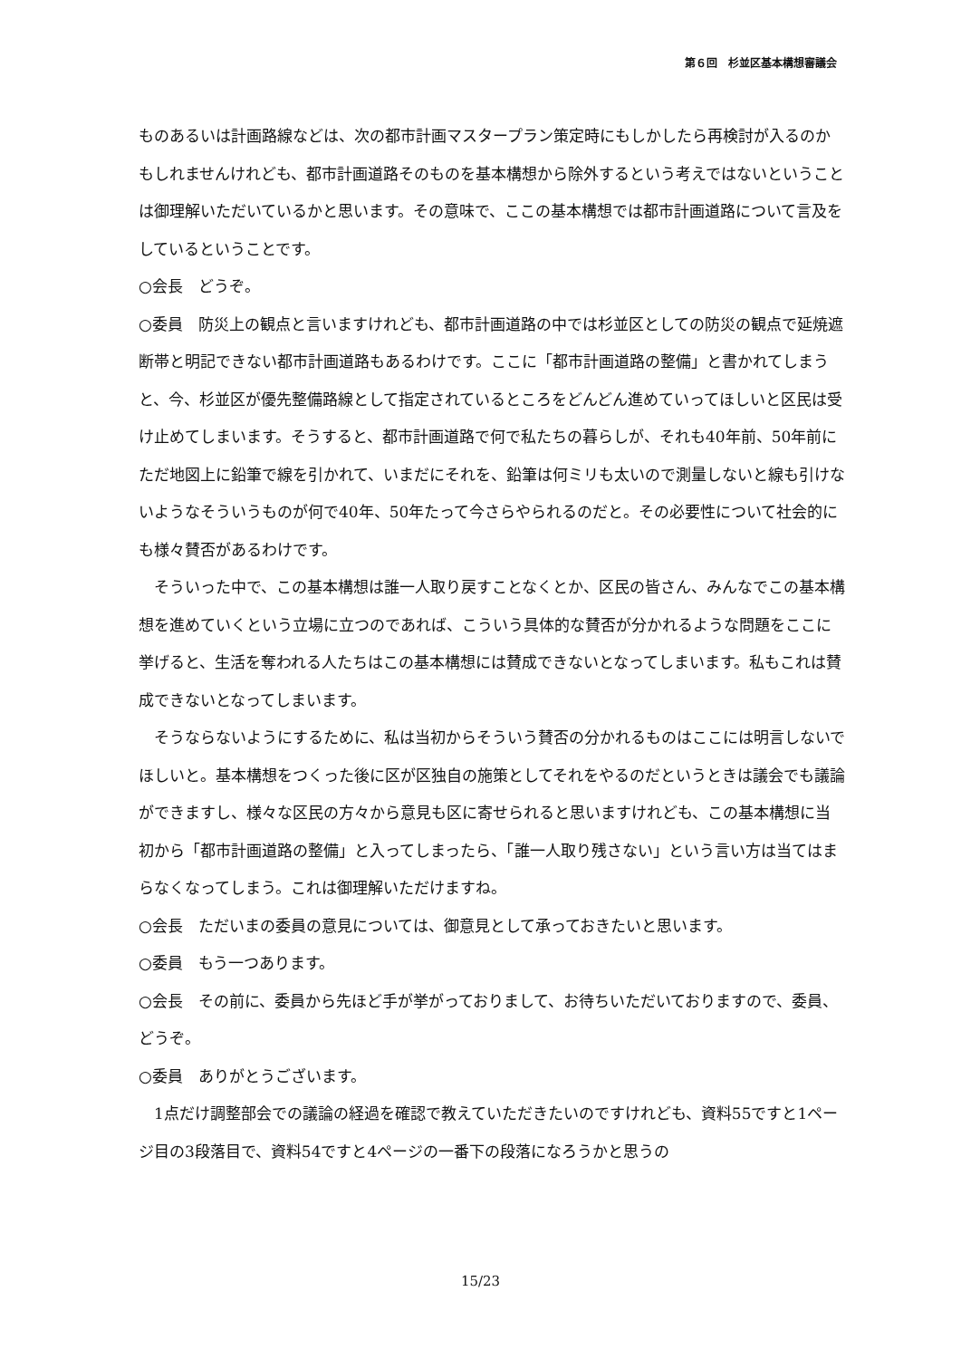第６回　杉並区基本構想審議会
ものあるいは計画路線などは、次の都市計画マスタープラン策定時にもしかしたら再検討が入るのかもしれませんけれども、都市計画道路そのものを基本構想から除外するという考えではないということは御理解いただいているかと思います。その意味で、ここの基本構想では都市計画道路について言及をしているということです。
○会長　どうぞ。
○委員　防災上の観点と言いますけれども、都市計画道路の中では杉並区としての防災の観点で延焼遮断帯と明記できない都市計画道路もあるわけです。ここに「都市計画道路の整備」と書かれてしまうと、今、杉並区が優先整備路線として指定されているところをどんどん進めていってほしいと区民は受け止めてしまいます。そうすると、都市計画道路で何で私たちの暮らしが、それも40年前、50年前にただ地図上に鉛筆で線を引かれて、いまだにそれを、鉛筆は何ミリも太いので測量しないと線も引けないようなそういうものが何で40年、50年たって今さらやられるのだと。その必要性について社会的にも様々賛否があるわけです。
そういった中で、この基本構想は誰一人取り戻すことなくとか、区民の皆さん、みんなでこの基本構想を進めていくという立場に立つのであれば、こういう具体的な賛否が分かれるような問題をここに挙げると、生活を奪われる人たちはこの基本構想には賛成できないとなってしまいます。私もこれは賛成できないとなってしまいます。
そうならないようにするために、私は当初からそういう賛否の分かれるものはここには明言しないでほしいと。基本構想をつくった後に区が区独自の施策としてそれをやるのだというときは議会でも議論ができますし、様々な区民の方々から意見も区に寄せられると思いますけれども、この基本構想に当初から「都市計画道路の整備」と入ってしまったら、「誰一人取り残さない」という言い方は当てはまらなくなってしまう。これは御理解いただけますね。
○会長　ただいまの委員の意見については、御意見として承っておきたいと思います。
○委員　もう一つあります。
○会長　その前に、委員から先ほど手が挙がっておりまして、お待ちいただいておりますので、委員、どうぞ。
○委員　ありがとうございます。
1点だけ調整部会での議論の経過を確認で教えていただきたいのですけれども、資料55ですと1ページ目の3段落目で、資料54ですと4ページの一番下の段落になろうかと思うの
15/23